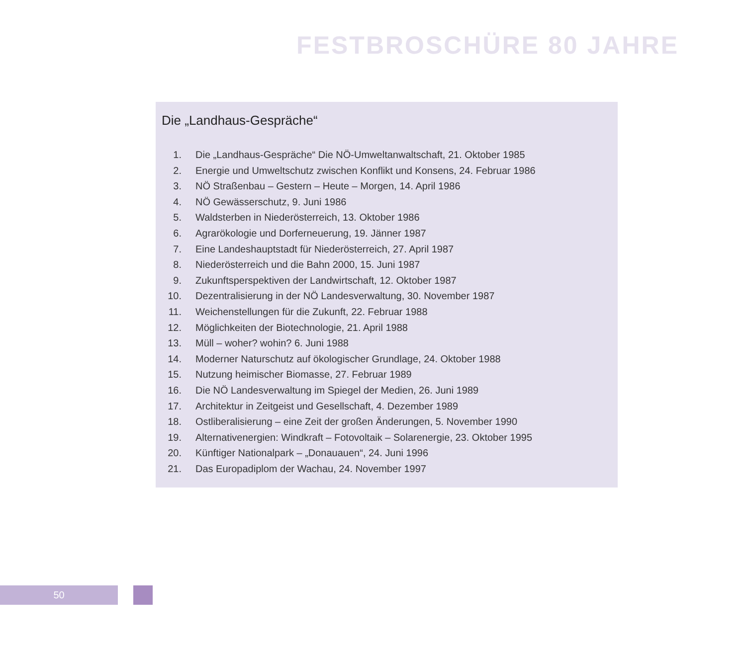FESTBROSCHÜRE 80 JAHRE
Die „Landhaus-Gespräche“
1. Die „Landhaus-Gespräche“ Die NÖ-Umweltanwaltschaft, 21. Oktober 1985
2. Energie und Umweltschutz zwischen Konflikt und Konsens, 24. Februar 1986
3. NÖ Straßenbau – Gestern – Heute – Morgen, 14. April 1986
4. NÖ Gewässerschutz, 9. Juni 1986
5. Waldsterben in Niederösterreich, 13. Oktober 1986
6. Agrarökologie und Dorferneuerung, 19. Jänner 1987
7. Eine Landeshauptstadt für Niederösterreich, 27. April 1987
8. Niederösterreich und die Bahn 2000, 15. Juni 1987
9. Zukunftsperspektiven der Landwirtschaft, 12. Oktober 1987
10. Dezentralisierung in der NÖ Landesverwaltung, 30. November 1987
11. Weichenstellungen für die Zukunft, 22. Februar 1988
12. Möglichkeiten der Biotechnologie, 21. April 1988
13. Müll – woher? wohin? 6. Juni 1988
14. Moderner Naturschutz auf ökologischer Grundlage, 24. Oktober 1988
15. Nutzung heimischer Biomasse, 27. Februar 1989
16. Die NÖ Landesverwaltung im Spiegel der Medien, 26. Juni 1989
17. Architektur in Zeitgeist und Gesellschaft, 4. Dezember 1989
18. Ostliberalisierung – eine Zeit der großen Änderungen, 5. November 1990
19. Alternativenergien: Windkraft – Fotovoltaik – Solarenergie, 23. Oktober 1995
20. Künftiger Nationalpark – „Donauauen“, 24. Juni 1996
21. Das Europadiplom der Wachau, 24. November 1997
50